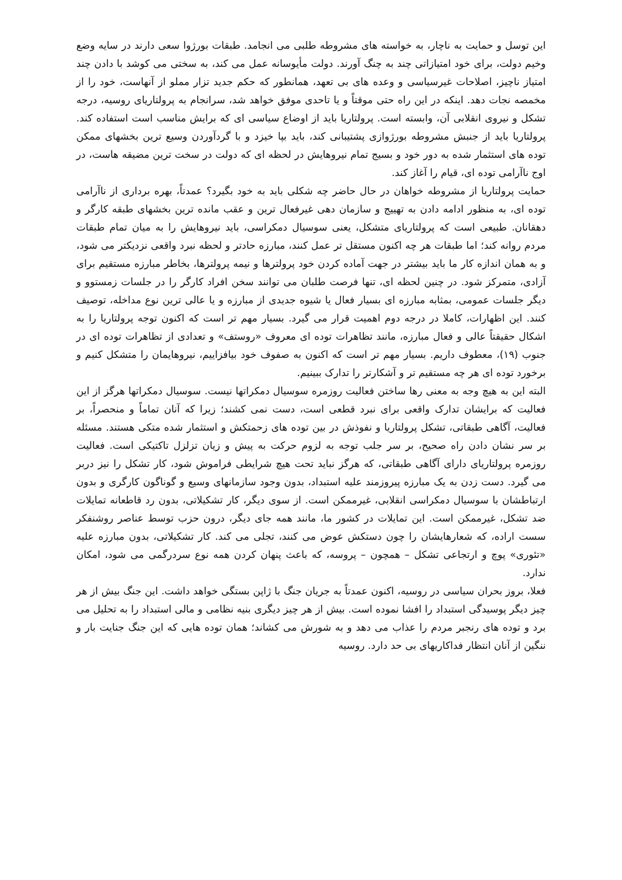این توسل و حمایت به ناچار، به خواسته های مشروطه طلبی می انجامد. طبقات بورژوا سعی دارند در سایه وضع وخیم دولت، برای خود امتیازاتی چند به چنگ آورند. دولت مأیوسانه عمل می کند، به سختی می کوشد با دادن چند امتیاز ناچیز، اصلاحات غیرسیاسی و وعده های بی تعهد، همانطور که حکم جدید تزار مملو از آنهاست، خود را از مخمصه نجات دهد. اینکه در این راه حتی موقتاً و یا تاحدی موفق خواهد شد، سرانجام به پرولتاریای روسیه، درجه تشکل و نیروی انقلابی آن، وابسته است. پرولتاریا باید از اوضاع سیاسی ای که برایش مناسب است استفاده کند. پرولتاریا باید از جنبش مشروطه بورژوازی پشتیبانی کند، باید بپا خیزد و با گردآوردن وسیع ترین بخشهای ممکن توده های استثمار شده به دور خود و بسیج تمام نیروهایش در لحظه ای که دولت در سخت ترین مضیقه هاست، در اوج ناآرامی توده ای، قیام را آغاز کند.
حمایت پرولتاریا از مشروطه خواهان در حال حاضر چه شکلی باید به خود بگیرد؟ عمدتاً، بهره برداری از ناآرامی توده ای، به منظور ادامه دادن به تهییج و سازمان دهی غیرفعال ترین و عقب مانده ترین بخشهای طبقه کارگر و دهقانان. طبیعی است که پرولتاریای متشکل، یعنی سوسیال دمکراسی، باید نیروهایش را به میان تمام طبقات مردم روانه کند؛ اما طبقات هر چه اکنون مستقل تر عمل کنند، مبارزه حادتر و لحظه نبرد واقعی نزدیکتر می شود، و به همان اندازه کار ما باید بیشتر در جهت آماده کردن خود پرولترها و نیمه پرولترها، بخاطر مبارزه مستقیم برای آزادی، متمرکز شود. در چنین لحظه ای، تنها فرصت طلبان می توانند سخن افراد کارگر را در جلسات زمستوو و دیگر جلسات عمومی، بمثابه مبارزه ای بسیار فعال یا شیوه جدیدی از مبارزه و یا عالی ترین نوع مداخله، توصیف کنند. این اظهارات، کاملا در درجه دوم اهمیت قرار می گیرد. بسیار مهم تر است که اکنون توجه پرولتاریا را به اشکال حقیقتاً عالی و فعال مبارزه، مانند تظاهرات توده ای معروف «روستف» و تعدادی از تظاهرات توده ای در جنوب (۱۹)، معطوف داریم. بسیار مهم تر است که اکنون به صفوف خود بیافزاییم، نیروهایمان را متشکل کنیم و برخورد توده ای هر چه مستقیم تر و آشکارتر را تدارک ببینیم.
البته این به هیچ وجه به معنی رها ساختن فعالیت روزمره سوسیال دمکراتها نیست. سوسیال دمکراتها هرگز از این فعالیت که برایشان تدارک واقعی برای نبرد قطعی است، دست نمی کشند؛ زیرا که آنان تماماً و منحصراً، بر فعالیت، آگاهی طبقاتی، تشکل پرولتاریا و نفوذش در بین توده های زحمتکش و استثمار شده متکی هستند. مسئله بر سر نشان دادن راه صحیح، بر سر جلب توجه به لزوم حرکت به پیش و زیان تزلزل تاکتیکی است. فعالیت روزمره پرولتاریای دارای آگاهی طبقاتی، که هرگز نباید تحت هیچ شرایطی فراموش شود، کار تشکل را نیز دربر می گیرد. دست زدن به یک مبارزه پیروزمند علیه استبداد، بدون وجود سازمانهای وسیع و گوناگون کارگری و بدون ارتباطشان با سوسیال دمکراسی انقلابی، غیرممکن است. از سوی دیگر، کار تشکیلاتی، بدون رد قاطعانه تمایلات ضد تشکل، غیرممکن است. این تمایلات در کشور ما، مانند همه جای دیگر، درون حزب توسط عناصر روشنفکر سست اراده، که شعارهایشان را چون دستکش عوض می کنند، تجلی می کند. کار تشکیلاتی، بدون مبارزه علیه «تئوری» پوچ و ارتجاعی تشکل – همچون – پروسه، که باعث پنهان کردن همه نوع سردرگمی می شود، امکان ندارد.
فعلا، بروز بحران سیاسی در روسیه، اکنون عمدتاً به جریان جنگ با ژاپن بستگی خواهد داشت. این جنگ بیش از هر چیز دیگر پوسیدگی استبداد را افشا نموده است. بیش از هر چیز دیگری بنیه نظامی و مالی استبداد را به تحلیل می برد و توده های رنجبر مردم را عذاب می دهد و به شورش می کشاند؛ همان توده هایی که این جنگ جنایت بار و ننگین از آنان انتظار فداکاریهای بی حد دارد. روسیه